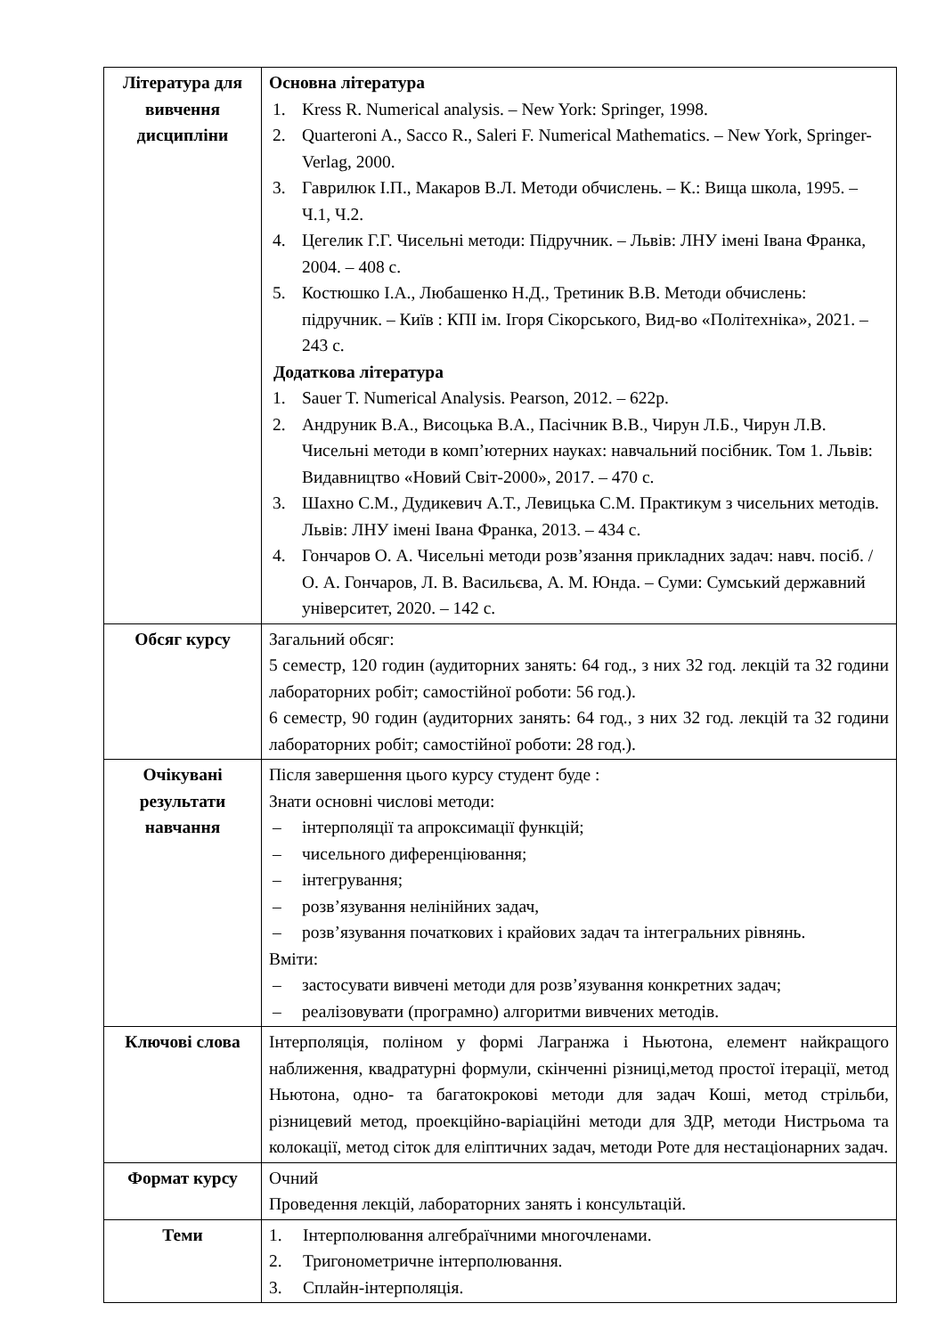| Література для вивчення дисципліни | Основна література 1. Kress R. Numerical analysis. – New York: Springer, 1998. 2. Quarteroni A., Sacco R., Saleri F. Numerical Mathematics. – New York, Springer-Verlag, 2000. 3. Гаврилюк І.П., Макаров В.Л. Методи обчислень. – К.: Вища школа, 1995. – Ч.1, Ч.2. 4. Цегелик Г.Г. Чисельні методи: Підручник. – Львів: ЛНУ імені Івана Франка, 2004. – 408 с. 5. Костюшко І.А., Любашенко Н.Д., Третиник В.В. Методи обчислень: підручник. – Київ : КПІ ім. Ігоря Сікорського, Вид-во «Політехніка», 2021. – 243 с. Додаткова література 1. Sauer T. Numerical Analysis. Pearson, 2012. – 622р. 2. Андруник В.А., Висоцька В.А., Пасічник В.В., Чирун Л.Б., Чирун Л.В. Чисельні методи в комп’ютерних науках: навчальний посібник. Том 1. Львів: Видавництво «Новий Світ-2000», 2017. – 470 с. 3. Шахно С.М., Дудикевич А.Т., Левицька С.М. Практикум з чисельних методів. Львів: ЛНУ імені Івана Франка, 2013. – 434 с. 4. Гончаров О. А. Чисельні методи розв’язання прикладних задач: навч. посіб. / О. А. Гончаров, Л. В. Васильєва, А. М. Юнда. – Суми: Сумський державний університет, 2020. – 142 с. |
| Обсяг курсу | Загальний обсяг: 5 семестр, 120 годин (аудиторних занять: 64 год., з них 32 год. лекцій та 32 години лабораторних робіт; самостійної роботи: 56 год.). 6 семестр, 90 годин (аудиторних занять: 64 год., з них 32 год. лекцій та 32 години лабораторних робіт; самостійної роботи: 28 год.). |
| Очікувані результати навчання | Після завершення цього курсу студент буде : Знати основні числові методи: – інтерполяції та апроксимації функцій; – чисельного диференціювання; – інтегрування; – розв’язування нелінійних задач, – розв’язування початкових і крайових задач та інтегральних рівнянь. Вміти: – застосувати вивчені методи для розв’язування конкретних задач; – реалізовувати (програмно) алгоритми вивчених методів. |
| Ключові слова | Інтерполяція, поліном у формі Лагранжа і Ньютона, елемент найкращого наближення, квадратурні формули, скінченні різниці,метод простої ітерації, метод Ньютона, одно- та багатокрокові методи для задач Коші, метод стрільби, різницевий метод, проекційно-варіаційні методи для ЗДР, методи Нистрьома та колокації, метод сіток для еліптичних задач, методи Роте для нестаціонарних задач. |
| Формат курсу | Очний Проведення лекцій, лабораторних занять і консультацій. |
| Теми | 1. Інтерполювання алгебраїчними многочленами. 2. Тригонометричне інтерполювання. 3. Сплайн-інтерполяція. |